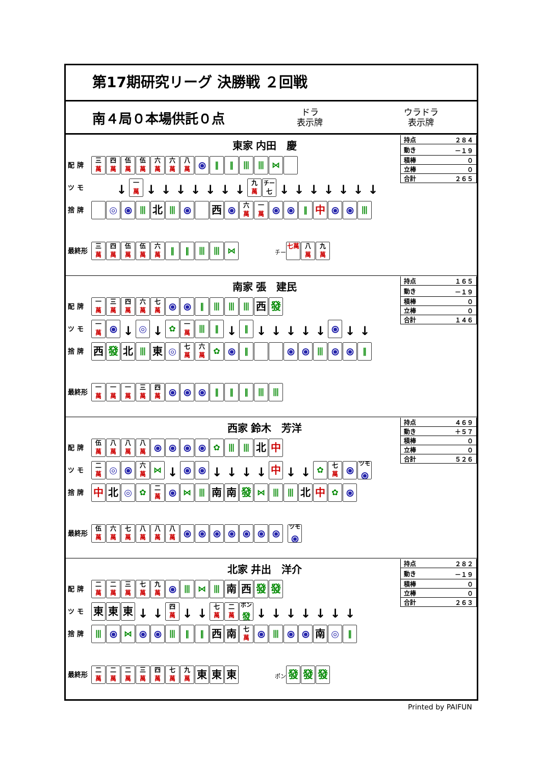第17期研究リーグ 決勝戦 ２回戦
南４局０本場供託０点
ドラ
表示牌
ウラドラ
表示牌
東家 内田　慶
配 牌 三 萬 四 萬 伍 萬 伍 萬 六 萬 六 萬 八 萬 ⦿ ‖ ‖ ⦀ ⦀ ⋈
ツ モ ↓ 一 萬 ↓ ↓ ↓ ↓ ↓ ↓ ↓ 九 萬 チー 七 ↓ ↓ ↓ ↓ ↓ ↓ ↓
捨 牌 ◎ ⦿ ⦀ 北 ⦀ ⦿ 西 ⦿ 六 萬 一 萬 ⦿ ⦿ ‖ 中 ⦿ ⦿ ⦀
最終形 三 萬 四 萬 伍 萬 伍 萬 六 萬 ‖ ‖ ⦀ ⦀ ⋈ チー 七萬 八 萬 九 萬
| 持点 | ２８４ |
| 動き | －１９ |
| 積棒 | ０ |
| 立棒 | ０ |
| 合計 | ２６５ |
南家 張　建民
配 牌 一 萬 三 萬 四 萬 六 萬 七 萬 ⦿ ⦿ ‖ ⦀ ⦀ ⦀ 西 發
ツ モ 一 萬 ⦿ ↓ ◎ ↓ ✿ 一 萬 ⦀ ‖ ↓ ‖ ↓ ↓ ↓ ↓ ↓ ⦿ ↓ ↓
捨 牌 西 發 北 ⦀ 東 ◎ 七 萬 六 萬 ✿ ⦿ ‖ ⦿ ⦿ ⦀ ⦿ ⦿ ‖
最終形 一 萬 一 萬 一 萬 三 萬 四 萬 ⦿ ⦿ ⦿ ‖ ‖ ‖ ⦀ ⦀
| 持点 | １６５ |
| 動き | －１９ |
| 積棒 | ０ |
| 立棒 | ０ |
| 合計 | １４６ |
西家 鈴木　芳洋
配 牌 伍 萬 八 萬 八 萬 八 萬 ⦿ ⦿ ⦿ ⦿ ✿ ⦀ ⦀ 北 中
ツ モ 二 萬 ◎ ⦿ 六 萬 ⋈ ↓ ⦿ ⦿ ↓ ↓ ↓ ↓ 中 ↓ ↓ ✿ 七 萬 ⦿ ツモ ⦿
捨 牌 中 北 ◎ ✿ 二 萬 ⦿ ⋈ ⦀ 南 南 發 ⋈ ⦀ ⦀ 北 中 ✿ ⦿
最終形 伍 萬 六 萬 七 萬 八 萬 八 萬 八 萬 ⦿ ⦿ ⦿ ⦿ ⦿ ⦿ ⦿ ツモ ⦿
| 持点 | ４６９ |
| 動き | ＋５７ |
| 積棒 | ０ |
| 立棒 | ０ |
| 合計 | ５２６ |
北家 井出　洋介
配 牌 二 萬 二 萬 三 萬 七 萬 九 萬 ⦿ ⦀ ⋈ ⦀ 南 西 發 發
ツ モ 東 東 東 ↓ ↓ 四 萬 ↓ ↓ 七 萬 二 萬 ポン 發 ↓ ↓ ↓ ↓ ↓ ↓ ↓
捨 牌 ⦀ ⦿ ⋈ ⦿ ⦿ ⦀ ‖ ‖ 西 南 七 萬 ⦿ ⦀ ⦿ ⦿ 南 ◎ ‖
最終形 二 萬 二 萬 二 萬 三 萬 四 萬 七 萬 九 萬 東 東 東 ポン 發 發 發
| 持点 | ２８２ |
| 動き | －１９ |
| 積棒 | ０ |
| 立棒 | ０ |
| 合計 | ２６３ |
Printed by PAIFUN